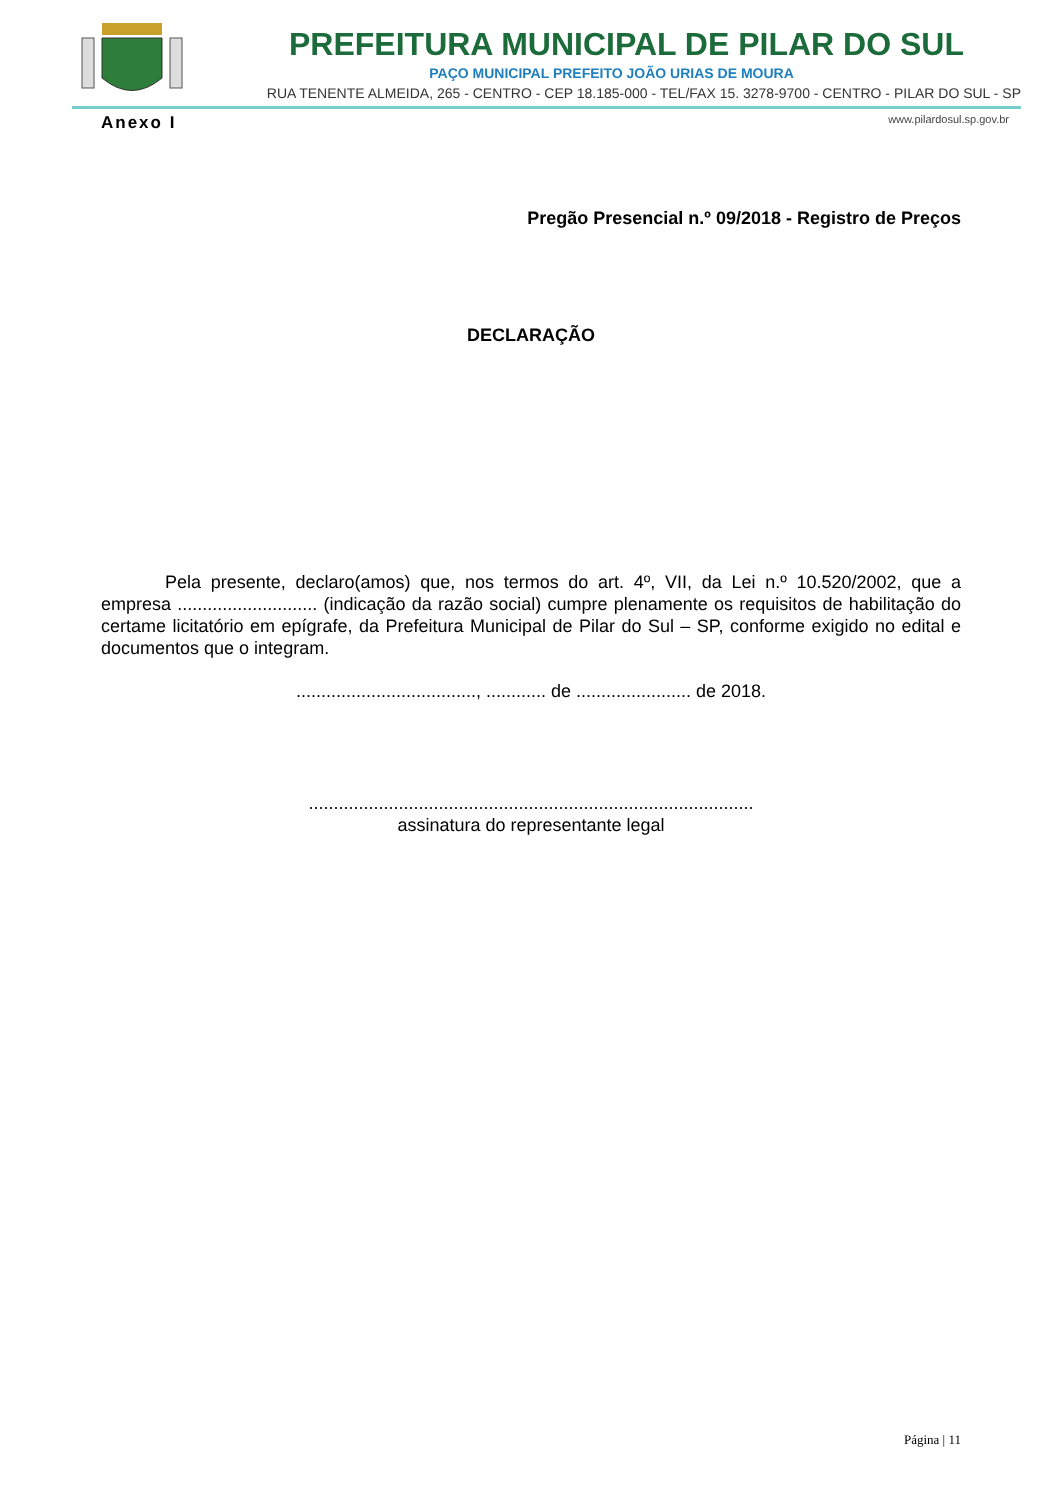PREFEITURA MUNICIPAL DE PILAR DO SUL
PAÇO MUNICIPAL PREFEITO JOÃO URIAS DE MOURA
RUA TENENTE ALMEIDA, 265 - CENTRO - CEP 18.185-000 - TEL/FAX 15. 3278-9700 - CENTRO - PILAR DO SUL - SP
www.pilardosul.sp.gov.br
Anexo I
Pregão Presencial n.º 09/2018 - Registro de Preços
DECLARAÇÃO
Pela presente, declaro(amos) que, nos termos do art. 4º, VII, da Lei n.º 10.520/2002, que a empresa ............................ (indicação da razão social) cumpre plenamente os requisitos de habilitação do certame licitatório em epígrafe, da Prefeitura Municipal de Pilar do Sul – SP, conforme exigido no edital e documentos que o integram.
...................................., ............ de ....................... de 2018.
.........................................................................................
assinatura do representante legal
Página | 11